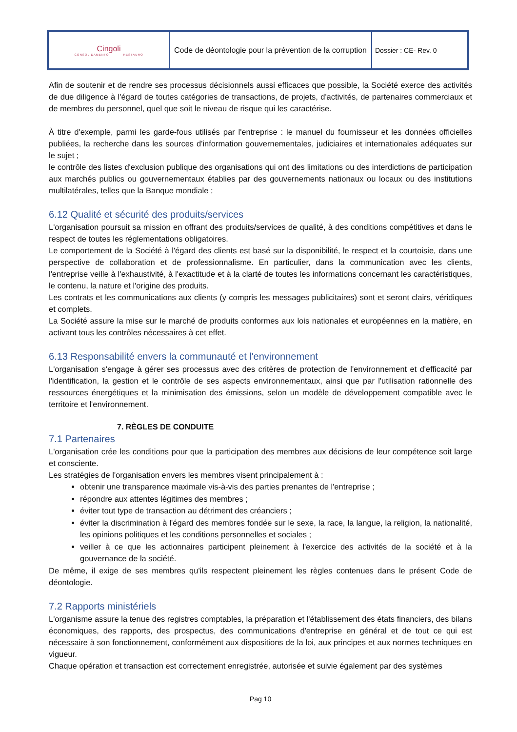| Cingoli CONSOLIDAMENTO RESTAURO | Code de déontologie pour la prévention de la corruption | Dossier : CE- Rev. 0 |
Afin de soutenir et de rendre ses processus décisionnels aussi efficaces que possible, la Société exerce des activités de due diligence à l'égard de toutes catégories de transactions, de projets, d'activités, de partenaires commerciaux et de membres du personnel, quel que soit le niveau de risque qui les caractérise.
À titre d'exemple, parmi les garde-fous utilisés par l'entreprise : le manuel du fournisseur et les données officielles publiées, la recherche dans les sources d'information gouvernementales, judiciaires et internationales adéquates sur le sujet ;
le contrôle des listes d'exclusion publique des organisations qui ont des limitations ou des interdictions de participation aux marchés publics ou gouvernementaux établies par des gouvernements nationaux ou locaux ou des institutions multilatérales, telles que la Banque mondiale ;
6.12 Qualité et sécurité des produits/services
L'organisation poursuit sa mission en offrant des produits/services de qualité, à des conditions compétitives et dans le respect de toutes les réglementations obligatoires.
Le comportement de la Société à l'égard des clients est basé sur la disponibilité, le respect et la courtoisie, dans une perspective de collaboration et de professionnalisme. En particulier, dans la communication avec les clients, l'entreprise veille à l'exhaustivité, à l'exactitude et à la clarté de toutes les informations concernant les caractéristiques, le contenu, la nature et l'origine des produits.
Les contrats et les communications aux clients (y compris les messages publicitaires) sont et seront clairs, véridiques et complets.
La Société assure la mise sur le marché de produits conformes aux lois nationales et européennes en la matière, en activant tous les contrôles nécessaires à cet effet.
6.13 Responsabilité envers la communauté et l'environnement
L'organisation s'engage à gérer ses processus avec des critères de protection de l'environnement et d'efficacité par l'identification, la gestion et le contrôle de ses aspects environnementaux, ainsi que par l'utilisation rationnelle des ressources énergétiques et la minimisation des émissions, selon un modèle de développement compatible avec le territoire et l'environnement.
7. RÈGLES DE CONDUITE
7.1 Partenaires
L'organisation crée les conditions pour que la participation des membres aux décisions de leur compétence soit large et consciente.
Les stratégies de l'organisation envers les membres visent principalement à :
obtenir une transparence maximale vis-à-vis des parties prenantes de l'entreprise ;
répondre aux attentes légitimes des membres ;
éviter tout type de transaction au détriment des créanciers ;
éviter la discrimination à l'égard des membres fondée sur le sexe, la race, la langue, la religion, la nationalité, les opinions politiques et les conditions personnelles et sociales ;
veiller à ce que les actionnaires participent pleinement à l'exercice des activités de la société et à la gouvernance de la société.
De même, il exige de ses membres qu'ils respectent pleinement les règles contenues dans le présent Code de déontologie.
7.2 Rapports ministériels
L'organisme assure la tenue des registres comptables, la préparation et l'établissement des états financiers, des bilans économiques, des rapports, des prospectus, des communications d'entreprise en général et de tout ce qui est nécessaire à son fonctionnement, conformément aux dispositions de la loi, aux principes et aux normes techniques en vigueur.
Chaque opération et transaction est correctement enregistrée, autorisée et suivie également par des systèmes
Pag 10